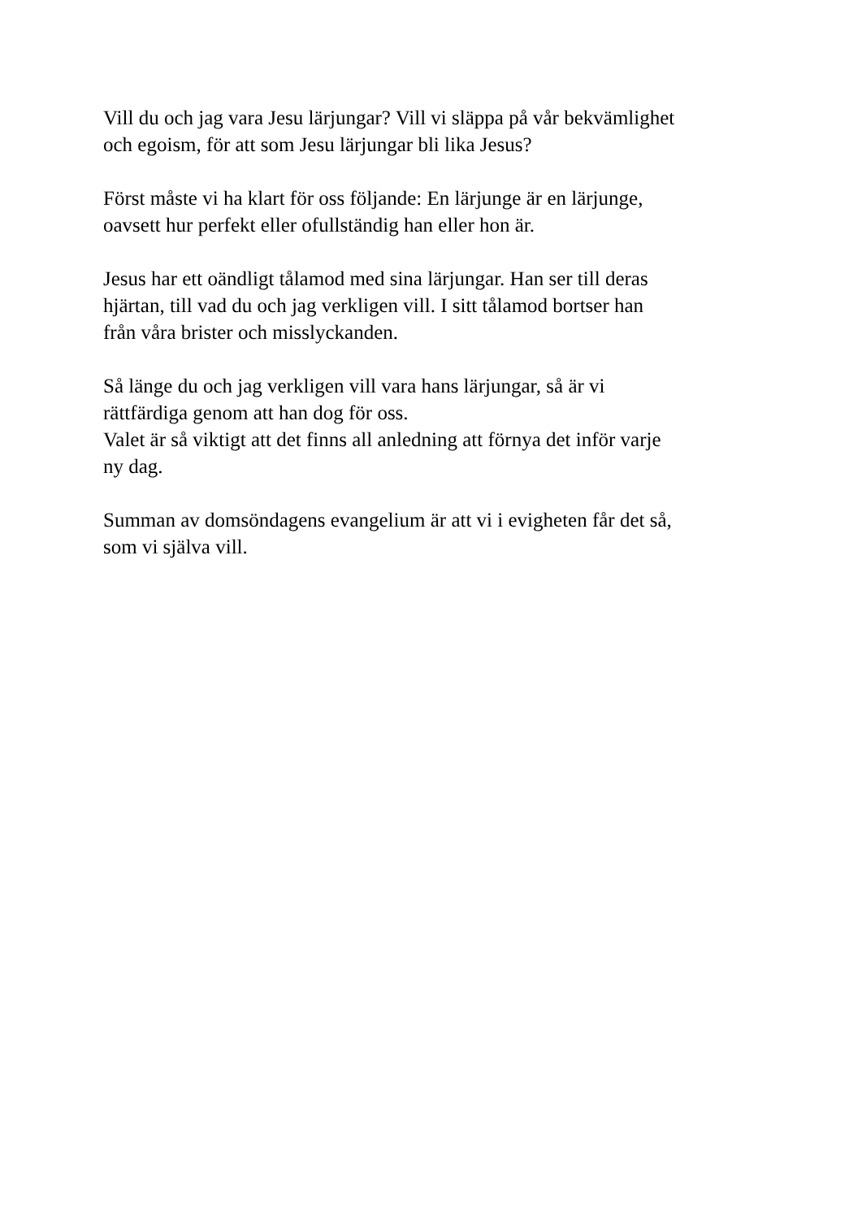Vill du och jag vara Jesu lärjungar? Vill vi släppa på vår bekvämlighet
och egoism, för att som Jesu lärjungar bli lika Jesus?
Först måste vi ha klart för oss följande: En lärjunge är en lärjunge,
oavsett hur perfekt eller ofullständig han eller hon är.
Jesus har ett oändligt tålamod med sina lärjungar. Han ser till deras
hjärtan, till vad du och jag verkligen vill. I sitt tålamod bortser han
från våra brister och misslyckanden.
Så länge du och jag verkligen vill vara hans lärjungar, så är vi
rättfärdiga genom att han dog för oss.
Valet är så viktigt att det finns all anledning att förnya det inför varje
ny dag.
Summan av domsöndagens evangelium är att vi i evigheten får det så,
som vi själva vill.